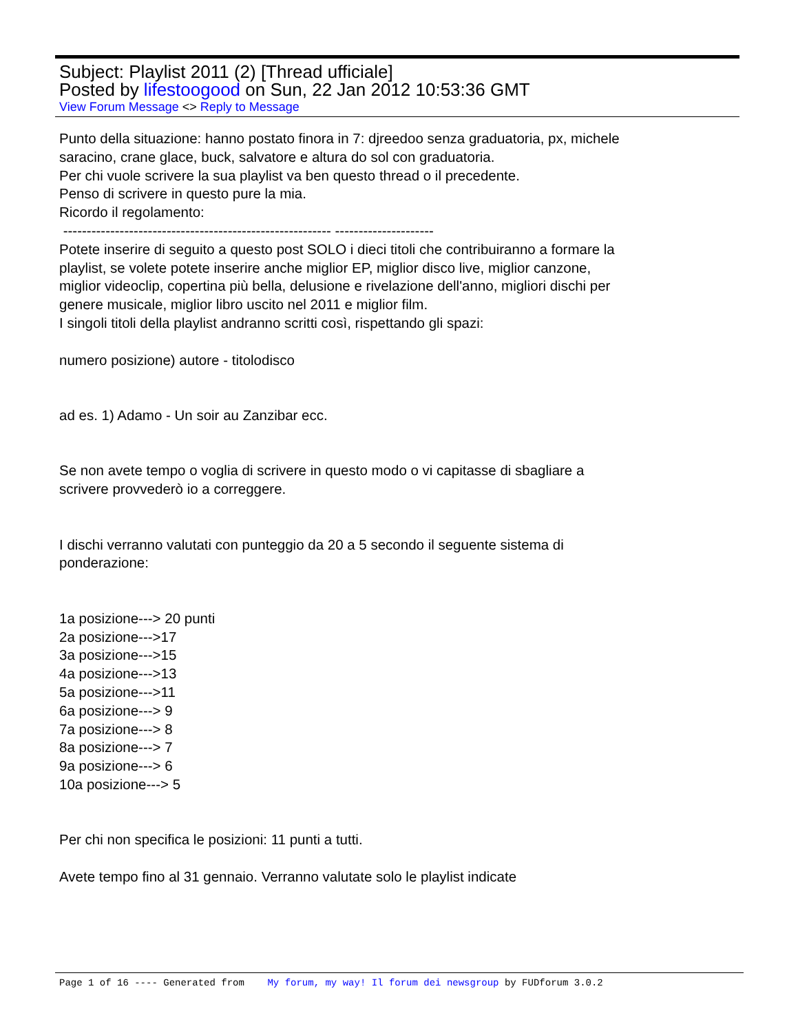Subject: Playlist 2011 (2) [Thread ufficiale]
Posted by lifestoogood on Sun, 22 Jan 2012 10:53:36 GMT
View Forum Message <> Reply to Message
Punto della situazione: hanno postato finora in 7: djreedoo senza graduatoria, px, michele saracino, crane glace, buck, salvatore e altura do sol con graduatoria.
Per chi vuole scrivere la sua playlist va ben questo thread o il precedente.
Penso di scrivere in questo pure la mia.
Ricordo il regolamento:
--------------------------------------------------------- ---------------------
Potete inserire di seguito a questo post SOLO i dieci titoli che contribuiranno a formare la playlist, se volete potete inserire anche miglior EP, miglior disco live, miglior canzone, miglior videoclip, copertina più bella, delusione e rivelazione dell'anno, migliori dischi per genere musicale, miglior libro uscito nel 2011 e miglior film.
I singoli titoli della playlist andranno scritti così, rispettando gli spazi:
numero posizione) autore - titolodisco
ad es. 1) Adamo - Un soir au Zanzibar ecc.
Se non avete tempo o voglia di scrivere in questo modo o vi capitasse di sbagliare a scrivere provvederò io a correggere.
I dischi verranno valutati con punteggio da 20 a 5 secondo il seguente sistema di ponderazione:
1a posizione---> 20 punti
2a posizione--->17
3a posizione--->15
4a posizione--->13
5a posizione--->11
6a posizione---> 9
7a posizione---> 8
8a posizione---> 7
9a posizione---> 6
10a posizione---> 5
Per chi non specifica le posizioni: 11 punti a tutti.
Avete tempo fino al 31 gennaio. Verranno valutate solo le playlist indicate
Page 1 of 16 ---- Generated from My forum, my way! Il forum dei newsgroup by FUDforum 3.0.2